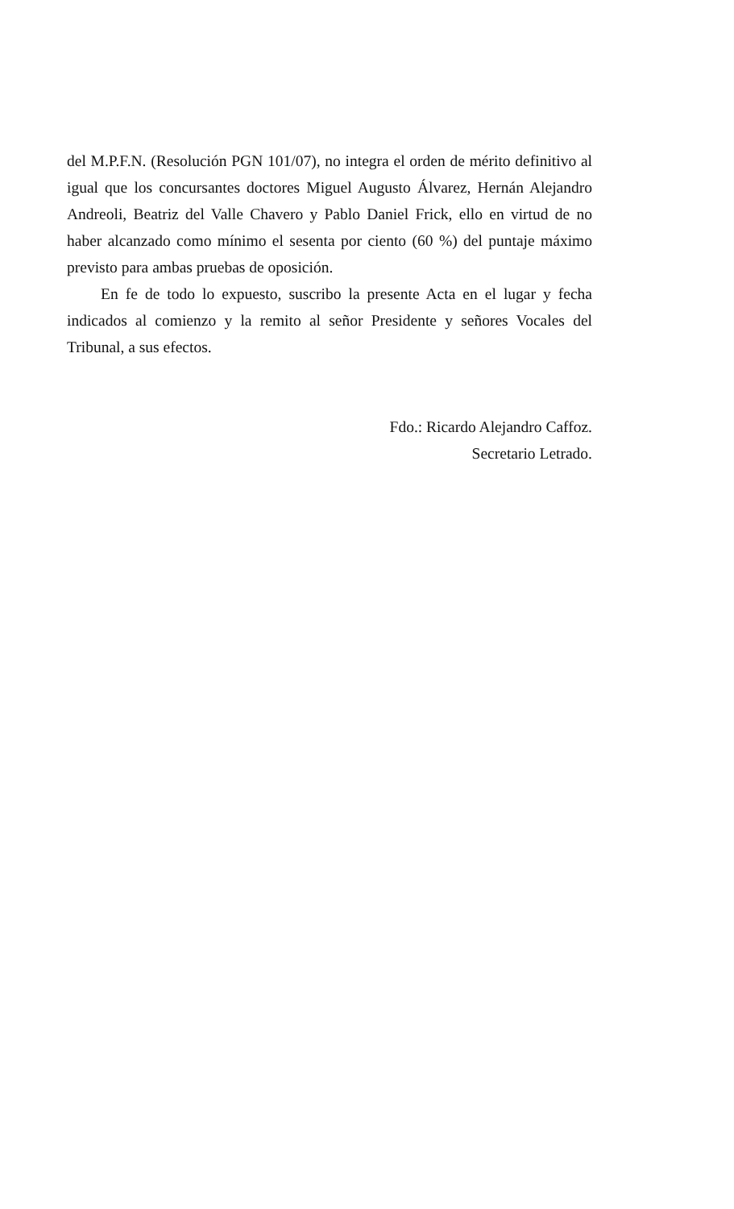del M.P.F.N. (Resolución PGN 101/07), no integra el orden de mérito definitivo al igual que los concursantes doctores Miguel Augusto Álvarez, Hernán Alejandro Andreoli, Beatriz del Valle Chavero y Pablo Daniel Frick, ello en virtud de no haber alcanzado como mínimo el sesenta por ciento (60 %) del puntaje máximo previsto para ambas pruebas de oposición.
En fe de todo lo expuesto, suscribo la presente Acta en el lugar y fecha indicados al comienzo y la remito al señor Presidente y señores Vocales del Tribunal, a sus efectos.
Fdo.: Ricardo Alejandro Caffoz.
Secretario Letrado.